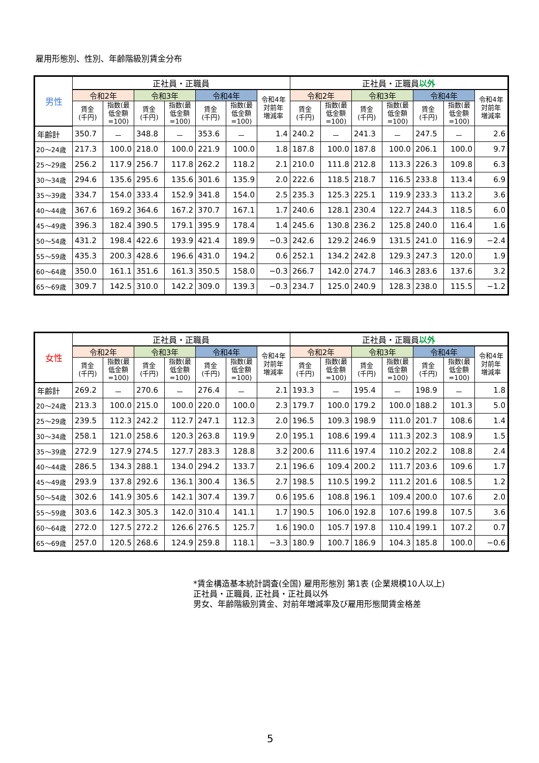雇用形態別、性別、年齢階級別賃金分布
| 男性 | 正社員・正職員 | | | | | | | 正社員・正職員 以外 | | | | | | |
| --- | --- | --- | --- | --- | --- | --- | --- | --- | --- | --- | --- | --- | --- | --- |
| | 令和2年 | | 令和3年 | | 令和4年 | | 令和4年 対前年 増減率 | 令和2年 | | 令和3年 | | 令和4年 | | 令和4年 対前年 増減率 |
| | 賃金 (千円) | 指数(最 低金額 =100) | 賃金 (千円) | 指数(最 低金額 =100) | 賃金 (千円) | 指数(最 低金額 =100) | | 賃金 (千円) | 指数(最 低金額 =100) | 賃金 (千円) | 指数(最 低金額 =100) | 賃金 (千円) | 指数(最 低金額 =100) | |
| 年齢計 | 350.7 | － | 348.8 | － | 353.6 | － | 1.4 | 240.2 | － | 241.3 | － | 247.5 | － | 2.6 |
| 20～24歳 | 217.3 | 100.0 | 218.0 | 100.0 | 221.9 | 100.0 | 1.8 | 187.8 | 100.0 | 187.8 | 100.0 | 206.1 | 100.0 | 9.7 |
| 25～29歳 | 256.2 | 117.9 | 256.7 | 117.8 | 262.2 | 118.2 | 2.1 | 210.0 | 111.8 | 212.8 | 113.3 | 226.3 | 109.8 | 6.3 |
| 30～34歳 | 294.6 | 135.6 | 295.6 | 135.6 | 301.6 | 135.9 | 2.0 | 222.6 | 118.5 | 218.7 | 116.5 | 233.8 | 113.4 | 6.9 |
| 35～39歳 | 334.7 | 154.0 | 333.4 | 152.9 | 341.8 | 154.0 | 2.5 | 235.3 | 125.3 | 225.1 | 119.9 | 233.3 | 113.2 | 3.6 |
| 40～44歳 | 367.6 | 169.2 | 364.6 | 167.2 | 370.7 | 167.1 | 1.7 | 240.6 | 128.1 | 230.4 | 122.7 | 244.3 | 118.5 | 6.0 |
| 45～49歳 | 396.3 | 182.4 | 390.5 | 179.1 | 395.9 | 178.4 | 1.4 | 245.6 | 130.8 | 236.2 | 125.8 | 240.0 | 116.4 | 1.6 |
| 50～54歳 | 431.2 | 198.4 | 422.6 | 193.9 | 421.4 | 189.9 | −0.3 | 242.6 | 129.2 | 246.9 | 131.5 | 241.0 | 116.9 | −2.4 |
| 55～59歳 | 435.3 | 200.3 | 428.6 | 196.6 | 431.0 | 194.2 | 0.6 | 252.1 | 134.2 | 242.8 | 129.3 | 247.3 | 120.0 | 1.9 |
| 60～64歳 | 350.0 | 161.1 | 351.6 | 161.3 | 350.5 | 158.0 | −0.3 | 266.7 | 142.0 | 274.7 | 146.3 | 283.6 | 137.6 | 3.2 |
| 65～69歳 | 309.7 | 142.5 | 310.0 | 142.2 | 309.0 | 139.3 | −0.3 | 234.7 | 125.0 | 240.9 | 128.3 | 238.0 | 115.5 | −1.2 |
| 女性 | 正社員・正職員 | | | | | | | 正社員・正職員 以外 | | | | | | |
| --- | --- | --- | --- | --- | --- | --- | --- | --- | --- | --- | --- | --- | --- | --- |
| | 令和2年 | | 令和3年 | | 令和4年 | | 令和4年 対前年 増減率 | 令和2年 | | 令和3年 | | 令和4年 | | 令和4年 対前年 増減率 |
| | 賃金 (千円) | 指数(最 低金額 =100) | 賃金 (千円) | 指数(最 低金額 =100) | 賃金 (千円) | 指数(最 低金額 =100) | | 賃金 (千円) | 指数(最 低金額 =100) | 賃金 (千円) | 指数(最 低金額 =100) | 賃金 (千円) | 指数(最 低金額 =100) | |
| 年齢計 | 269.2 | － | 270.6 | － | 276.4 | － | 2.1 | 193.3 | － | 195.4 | － | 198.9 | － | 1.8 |
| 20～24歳 | 213.3 | 100.0 | 215.0 | 100.0 | 220.0 | 100.0 | 2.3 | 179.7 | 100.0 | 179.2 | 100.0 | 188.2 | 101.3 | 5.0 |
| 25～29歳 | 239.5 | 112.3 | 242.2 | 112.7 | 247.1 | 112.3 | 2.0 | 196.5 | 109.3 | 198.9 | 111.0 | 201.7 | 108.6 | 1.4 |
| 30～34歳 | 258.1 | 121.0 | 258.6 | 120.3 | 263.8 | 119.9 | 2.0 | 195.1 | 108.6 | 199.4 | 111.3 | 202.3 | 108.9 | 1.5 |
| 35～39歳 | 272.9 | 127.9 | 274.5 | 127.7 | 283.3 | 128.8 | 3.2 | 200.6 | 111.6 | 197.4 | 110.2 | 202.2 | 108.8 | 2.4 |
| 40～44歳 | 286.5 | 134.3 | 288.1 | 134.0 | 294.2 | 133.7 | 2.1 | 196.6 | 109.4 | 200.2 | 111.7 | 203.6 | 109.6 | 1.7 |
| 45～49歳 | 293.9 | 137.8 | 292.6 | 136.1 | 300.4 | 136.5 | 2.7 | 198.5 | 110.5 | 199.2 | 111.2 | 201.6 | 108.5 | 1.2 |
| 50～54歳 | 302.6 | 141.9 | 305.6 | 142.1 | 307.4 | 139.7 | 0.6 | 195.6 | 108.8 | 196.1 | 109.4 | 200.0 | 107.6 | 2.0 |
| 55～59歳 | 303.6 | 142.3 | 305.3 | 142.0 | 310.4 | 141.1 | 1.7 | 190.5 | 106.0 | 192.8 | 107.6 | 199.8 | 107.5 | 3.6 |
| 60～64歳 | 272.0 | 127.5 | 272.2 | 126.6 | 276.5 | 125.7 | 1.6 | 190.0 | 105.7 | 197.8 | 110.4 | 199.1 | 107.2 | 0.7 |
| 65～69歳 | 257.0 | 120.5 | 268.6 | 124.9 | 259.8 | 118.1 | −3.3 | 180.9 | 100.7 | 186.9 | 104.3 | 185.8 | 100.0 | −0.6 |
*賃金構造基本統計調査(全国) 雇用形態別 第1表 (企業規模10人以上)
正社員・正職員, 正社員・正社員以外
男女、年齢階級別賃金、対前年増減率及び雇用形態間賃金格差
5